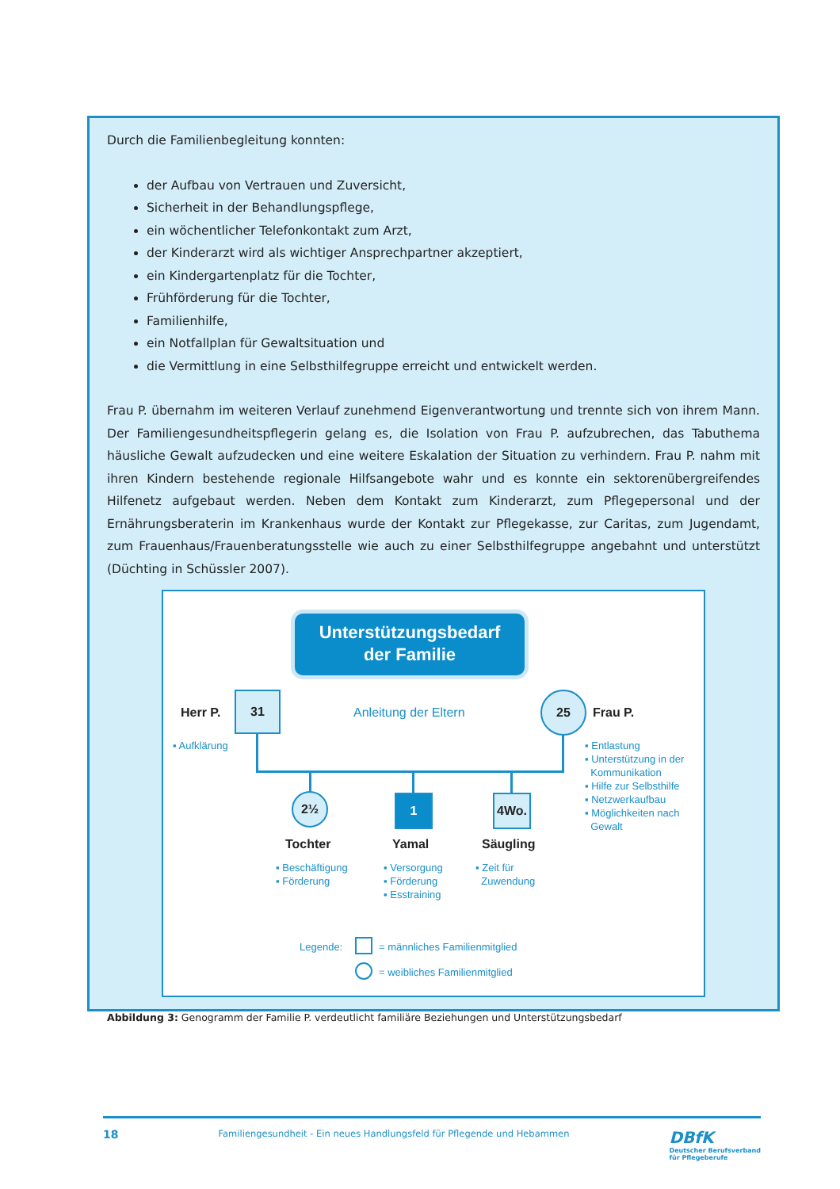Durch die Familienbegleitung konnten:
der Aufbau von Vertrauen und Zuversicht,
Sicherheit in der Behandlungspflege,
ein wöchentlicher Telefonkontakt zum Arzt,
der Kinderarzt wird als wichtiger Ansprechpartner akzeptiert,
ein Kindergartenplatz für die Tochter,
Frühförderung für die Tochter,
Familienhilfe,
ein Notfallplan für Gewaltsituation und
die Vermittlung in eine Selbsthilfegruppe erreicht und entwickelt werden.
Frau P. übernahm im weiteren Verlauf zunehmend Eigenverantwortung und trennte sich von ihrem Mann. Der Familiengesundheitspflegerin gelang es, die Isolation von Frau P. aufzubrechen, das Tabuthema häusliche Gewalt aufzudecken und eine weitere Eskalation der Situation zu verhindern. Frau P. nahm mit ihren Kindern bestehende regionale Hilfsangebote wahr und es konnte ein sektorenübergreifendes Hilfenetz aufgebaut werden. Neben dem Kontakt zum Kinderarzt, zum Pflegepersonal und der Ernährungsberaterin im Krankenhaus wurde der Kontakt zur Pflegekasse, zur Caritas, zum Jugendamt, zum Frauenhaus/Frauenberatungsstelle wie auch zu einer Selbsthilfegruppe angebahnt und unterstützt (Düchting in Schüssler 2007).
Unterstützungsbedarf
der Familie
Herr P.
31
Anleitung der Eltern
25
Frau P.
▪ Aufklärung
▪ Entlastung
▪ Unterstützung in der
Kommunikation
▪ Hilfe zur Selbsthilfe
▪ Netzwerkaufbau
▪ Möglichkeiten nach
Gewalt
2½ 1 4Wo.
Tochter Yamal Säugling
▪ Beschäftigung
▪ Förderung
▪ Versorgung
▪ Förderung
▪ Esstraining
▪ Zeit für
Zuwendung
Legende: = männliches Familienmitglied
= weibliches Familienmitglied
Abbildung 3: Genogramm der Familie P. verdeutlicht familiäre Beziehungen und Unterstützungsbedarf
18 Familiengesundheit - Ein neues Handlungsfeld für Pflegende und Hebammen DBfK
Deutscher Berufsverband
für Pflegeberufe